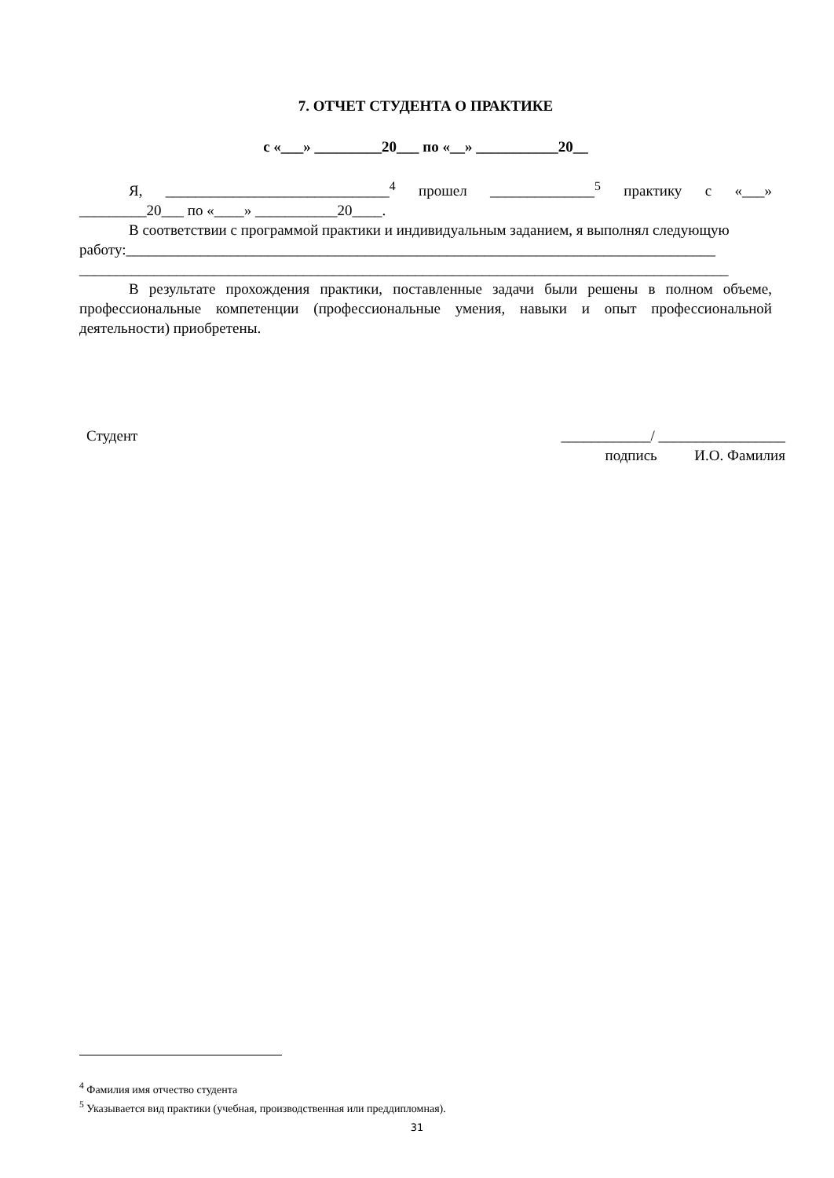7. ОТЧЕТ СТУДЕНТА О ПРАКТИКЕ
с «___» _________20___ по «__» ___________20__
Я, ______________________________<sup>4</sup> прошел ______________<sup>5</sup> практику с «___»
_________20___ по «____» ___________20____.
В соответствии с программой практики и индивидуальным заданием, я выполнял следующую
работу:_______________________________________________________________________________
_______________________________________________________________________________________
В результате прохождения практики, поставленные задачи были решены в полном объеме, профессиональные компетенции (профессиональные умения, навыки и опыт профессиональной деятельности) приобретены.
Студент ____________/ _________________
подпись И.О. Фамилия
<sup>4</sup> Фамилия имя отчество студента
<sup>5</sup> Указывается вид практики (учебная, производственная или преддипломная).
31